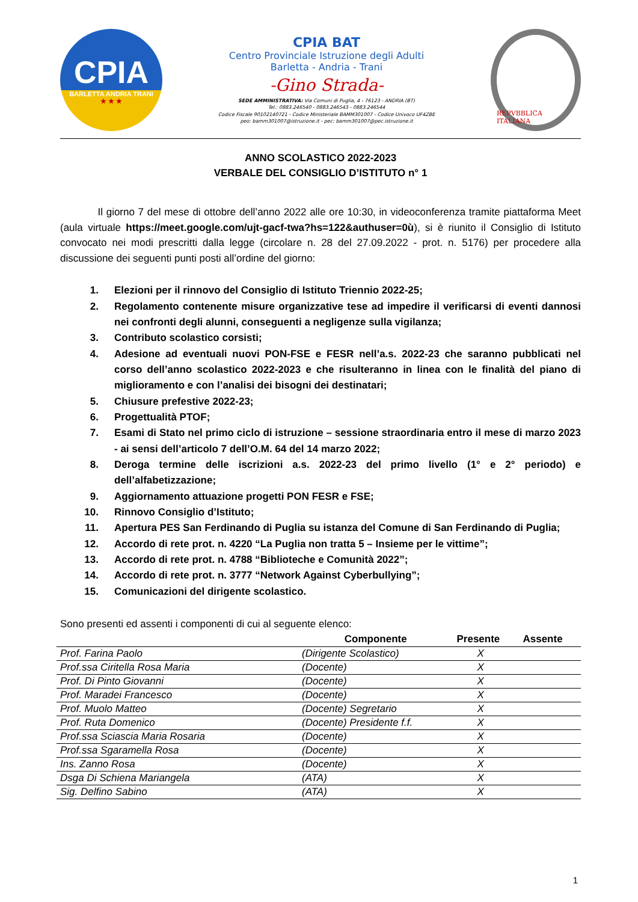CPIA
BARLETTA ANDRIA TRANI
★ ★ ★
CPIA BAT
Centro Provinciale Istruzione degli Adulti
Barletta - Andria - Trani
-Gino Strada-
SEDE AMMINISTRATIVA: Via Comuni di Puglia, 4 - 76123 - ANDRIA (BT)
Tel.: 0883.246540 - 0883.246543 - 0883.246544
Codice Fiscale 90102140721 - Codice Ministeriale BAMM301007 - Codice Univoco UF4ZBE
peo: bamm301007@istruzione.it - pec: bamm301007@pec.istruzione.it
REPVBBLICA ITALIANA
ANNO SCOLASTICO 2022-2023
VERBALE DEL CONSIGLIO D’ISTITUTO n° 1
Il giorno 7 del mese di ottobre dell’anno 2022 alle ore 10:30, in videoconferenza tramite piattaforma Meet (aula virtuale https://meet.google.com/ujt-gacf-twa?hs=122&authuser=0ù), si è riunito il Consiglio di Istituto convocato nei modi prescritti dalla legge (circolare n. 28 del 27.09.2022 - prot. n. 5176) per procedere alla discussione dei seguenti punti posti all’ordine del giorno:
1. Elezioni per il rinnovo del Consiglio di Istituto Triennio 2022-25;
2. Regolamento contenente misure organizzative tese ad impedire il verificarsi di eventi dannosi nei confronti degli alunni, conseguenti a negligenze sulla vigilanza;
3. Contributo scolastico corsisti;
4. Adesione ad eventuali nuovi PON-FSE e FESR nell’a.s. 2022-23 che saranno pubblicati nel corso dell’anno scolastico 2022-2023 e che risulteranno in linea con le finalità del piano di miglioramento e con l’analisi dei bisogni dei destinatari;
5. Chiusure prefestive 2022-23;
6. Progettualità PTOF;
7. Esami di Stato nel primo ciclo di istruzione – sessione straordinaria entro il mese di marzo 2023 - ai sensi dell’articolo 7 dell’O.M. 64 del 14 marzo 2022;
8. Deroga termine delle iscrizioni a.s. 2022-23 del primo livello (1° e 2° periodo) e dell’alfabetizzazione;
9. Aggiornamento attuazione progetti PON FESR e FSE;
10. Rinnovo Consiglio d’Istituto;
11. Apertura PES San Ferdinando di Puglia su istanza del Comune di San Ferdinando di Puglia;
12. Accordo di rete prot. n. 4220 “La Puglia non tratta 5 – Insieme per le vittime”;
13. Accordo di rete prot. n. 4788 “Biblioteche e Comunità 2022”;
14. Accordo di rete prot. n. 3777 “Network Against Cyberbullying”;
15. Comunicazioni del dirigente scolastico.
Sono presenti ed assenti i componenti di cui al seguente elenco:
| | Componente | Presente | Assente |
| --- | --- | --- | --- |
| Prof. Farina Paolo | (Dirigente Scolastico) | X | |
| Prof.ssa Ciritella Rosa Maria | (Docente) | X | |
| Prof. Di Pinto Giovanni | (Docente) | X | |
| Prof. Maradei Francesco | (Docente) | X | |
| Prof. Muolo Matteo | (Docente) Segretario | X | |
| Prof. Ruta Domenico | (Docente) Presidente f.f. | X | |
| Prof.ssa Sciascia Maria Rosaria | (Docente) | X | |
| Prof.ssa Sgaramella Rosa | (Docente) | X | |
| Ins. Zanno Rosa | (Docente) | X | |
| Dsga Di Schiena Mariangela | (ATA) | X | |
| Sig. Delfino Sabino | (ATA) | X | |
1